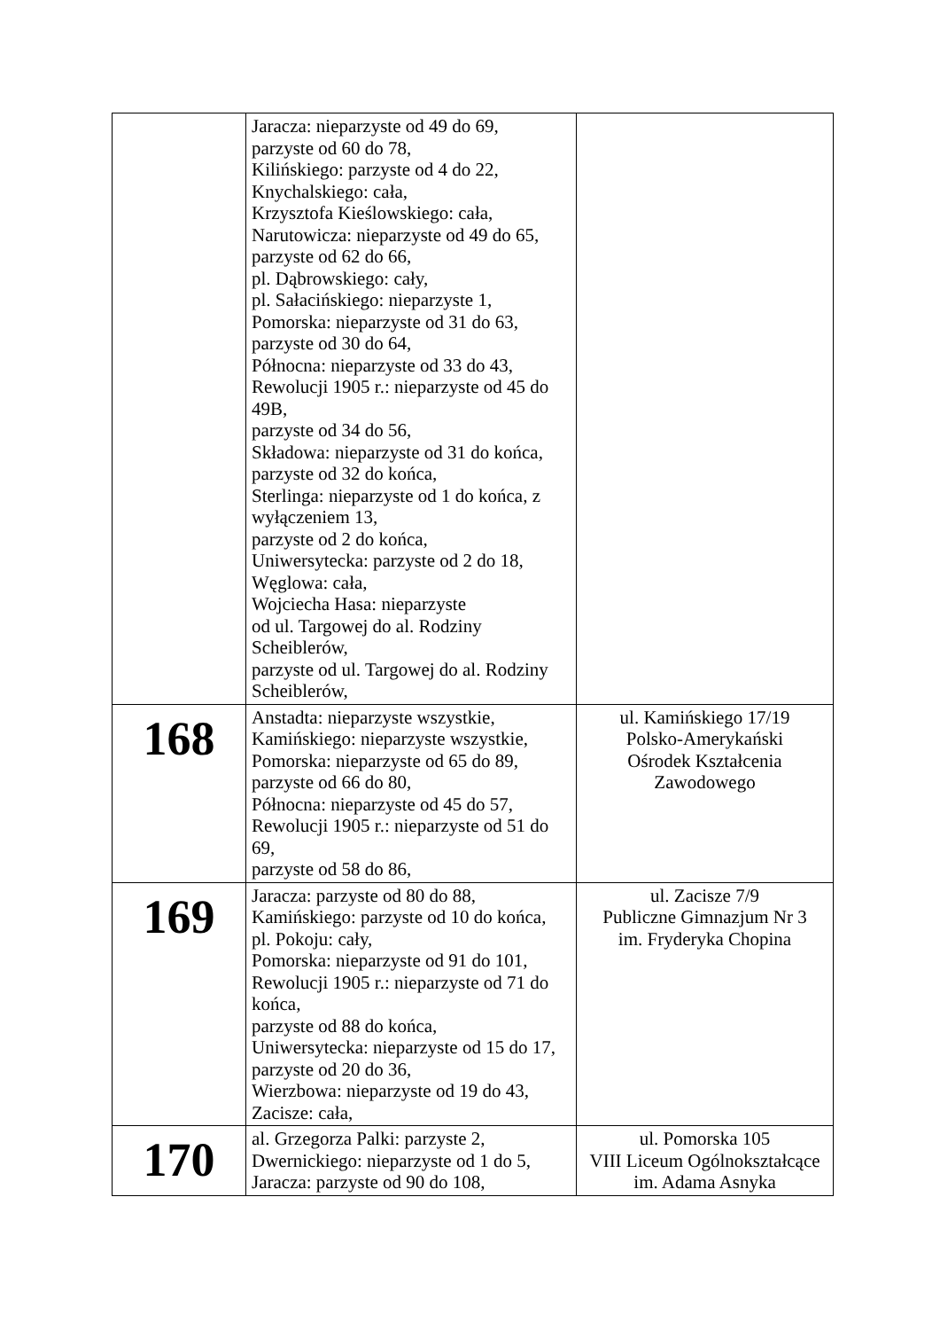| | Jaracza: nieparzyste od 49 do 69, parzyste od 60 do 78, Kilińskiego: parzyste od 4 do 22, Knychalskiego: cała, Krzysztofa Kieślowskiego: cała, Narutowicza: nieparzyste od 49 do 65, parzyste od 62 do 66, pl. Dąbrowskiego: cały, pl. Sałacińskiego: nieparzyste 1, Pomorska: nieparzyste od 31 do 63, parzyste od 30 do 64, Północna: nieparzyste od 33 do 43, Rewolucji 1905 r.: nieparzyste od 45 do 49B, parzyste od 34 do 56, Składowa: nieparzyste od 31 do końca, parzyste od 32 do końca, Sterlinga: nieparzyste od 1 do końca, z wyłączeniem 13, parzyste od 2 do końca, Uniwersytecka: parzyste od 2 do 18, Węglowa: cała, Wojciecha Hasa: nieparzyste od ul. Targowej do al. Rodziny Scheiblerów, parzyste od ul. Targowej do al. Rodziny Scheiblerów, | |
| 168 | Anstadta: nieparzyste wszystkie, Kamińskiego: nieparzyste wszystkie, Pomorska: nieparzyste od 65 do 89, parzyste od 66 do 80, Północna: nieparzyste od 45 do 57, Rewolucji 1905 r.: nieparzyste od 51 do 69, parzyste od 58 do 86, | ul. Kamińskiego 17/19 Polsko-Amerykański Ośrodek Kształcenia Zawodowego |
| 169 | Jaracza: parzyste od 80 do 88, Kamińskiego: parzyste od 10 do końca, pl. Pokoju: cały, Pomorska: nieparzyste od 91 do 101, Rewolucji 1905 r.: nieparzyste od 71 do końca, parzyste od 88 do końca, Uniwersytecka: nieparzyste od 15 do 17, parzyste od 20 do 36, Wierzbowa: nieparzyste od 19 do 43, Zacisze: cała, | ul. Zacisze 7/9 Publiczne Gimnazjum Nr 3 im. Fryderyka Chopina |
| 170 | al. Grzegorza Palki: parzyste 2, Dwernickiego: nieparzyste od 1 do 5, Jaracza: parzyste od 90 do 108, | ul. Pomorska 105 VIII Liceum Ogólnokształcące im. Adama Asnyka |